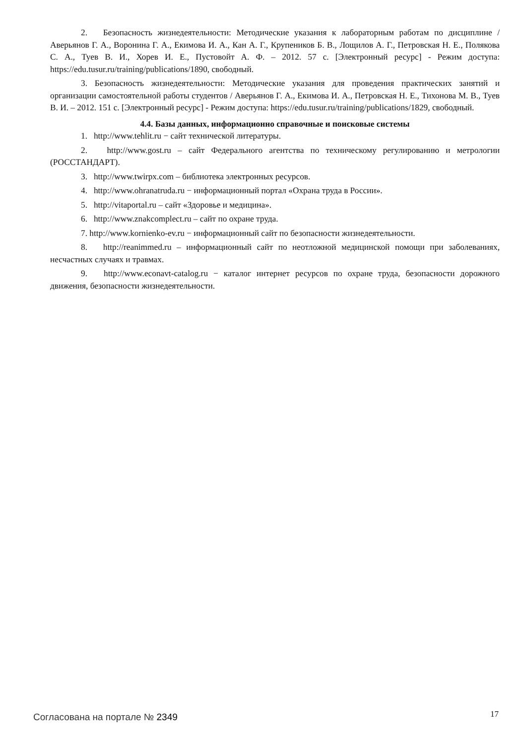2. Безопасность жизнедеятельности: Методические указания к лабораторным работам по дисциплине / Аверьянов Г. А., Воронина Г. А., Екимова И. А., Кан А. Г., Крупеников Б. В., Лощилов А. Г., Петровская Н. Е., Полякова С. А., Туев В. И., Хорев И. Е., Пустовойт А. Ф. – 2012. 57 с. [Электронный ресурс] - Режим доступа: https://edu.tusur.ru/training/publications/1890, свободный.
3. Безопасность жизнедеятельности: Методические указания для проведения практических занятий и организации самостоятельной работы студентов / Аверьянов Г. А., Екимова И. А., Петровская Н. Е., Тихонова М. В., Туев В. И. – 2012. 151 с. [Электронный ресурс] - Режим доступа: https://edu.tusur.ru/training/publications/1829, свободный.
4.4. Базы данных, информационно справочные и поисковые системы
1. http://www.tehlit.ru − сайт технической литературы.
2. http://www.gost.ru – сайт Федерального агентства по техническому регулированию и метрологии (РОССТАНДАРТ).
3. http://www.twirpx.com – библиотека электронных ресурсов.
4. http://www.ohranatruda.ru − информационный портал «Охрана труда в России».
5. http://vitaportal.ru – сайт «Здоровье и медицина».
6. http://www.znakcomplect.ru – сайт по охране труда.
7. http://www.kornienko-ev.ru − информационный сайт по безопасности жизнедеятельности.
8. http://reanimmed.ru – информационный сайт по неотложной медицинской помощи при заболеваниях, несчастных случаях и травмах.
9. http://www.econavt-catalog.ru − каталог интернет ресурсов по охране труда, безопасности дорожного движения, безопасности жизнедеятельности.
Согласована на портале № 2349 17